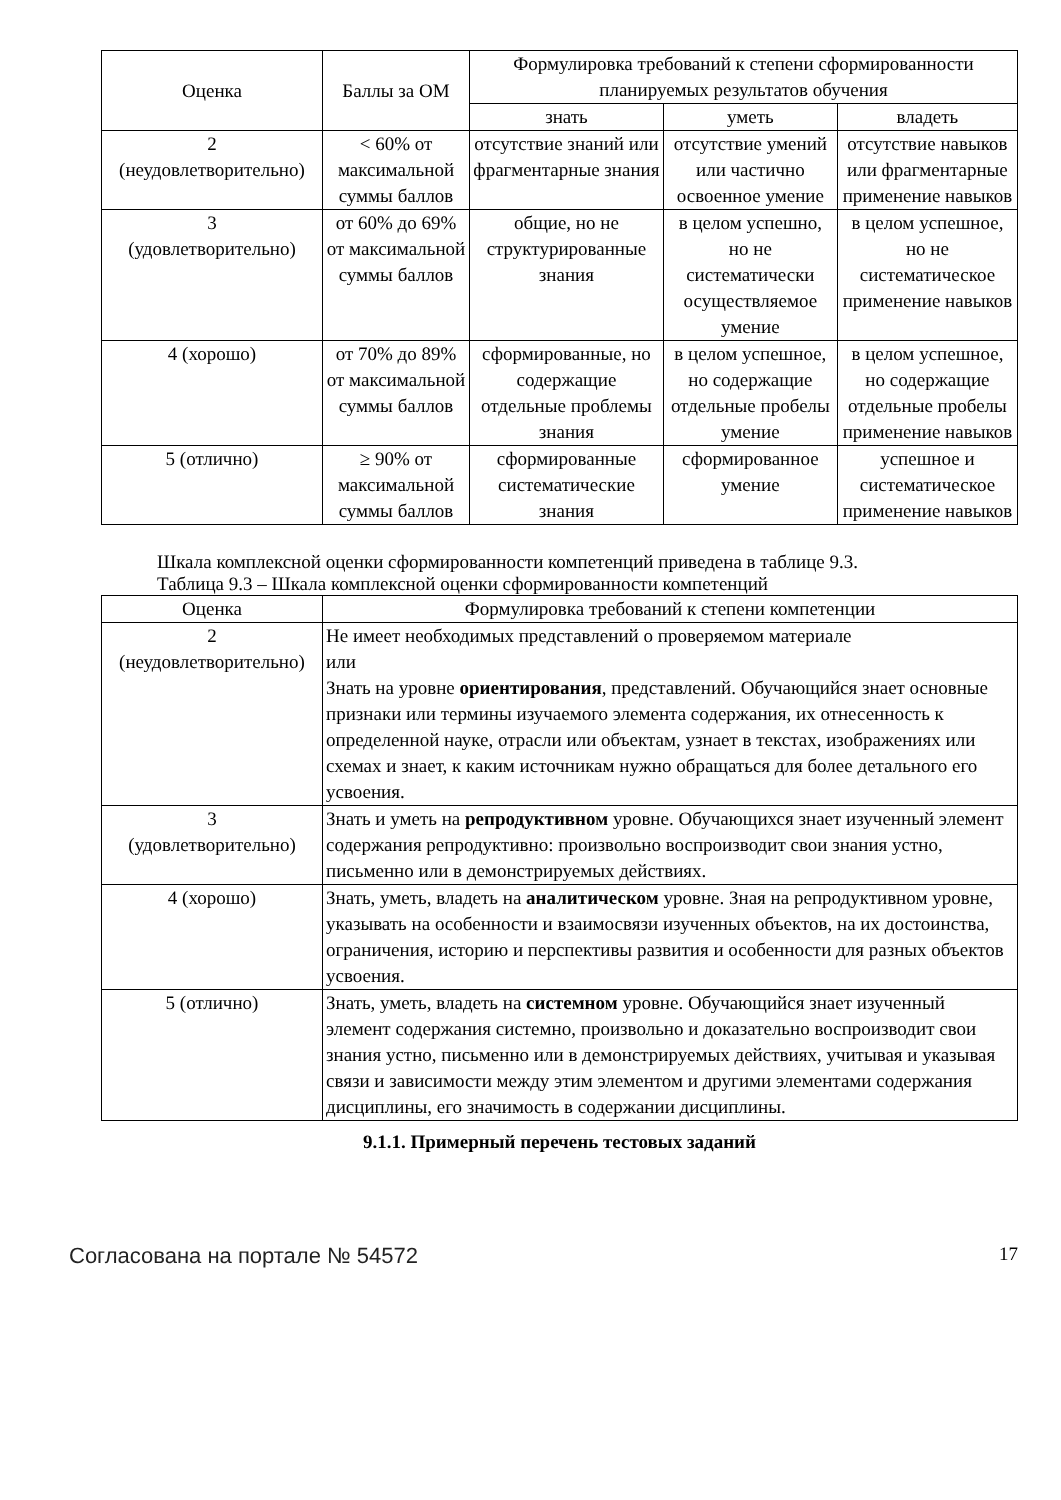| Оценка | Баллы за ОМ | Формулировка требований к степени сформированности планируемых результатов обучения | | |
| --- | --- | --- | --- | --- |
| | | знать | уметь | владеть |
| 2 (неудовлетворительно) | < 60% от максимальной суммы баллов | отсутствие знаний или фрагментарные знания | отсутствие умений или частично освоенное умение | отсутствие навыков или фрагментарные применение навыков |
| 3 (удовлетворительно) | от 60% до 69% от максимальной суммы баллов | общие, но не структурированные знания | в целом успешно, но не систематически осуществляемое умение | в целом успешное, но не систематическое применение навыков |
| 4 (хорошо) | от 70% до 89% от максимальной суммы баллов | сформированные, но содержащие отдельные проблемы знания | в целом успешное, но содержащие отдельные пробелы умение | в целом успешное, но содержащие отдельные пробелы применение навыков |
| 5 (отлично) | ≥ 90% от максимальной суммы баллов | сформированные систематические знания | сформированное умение | успешное и систематическое применение навыков |
Шкала комплексной оценки сформированности компетенций приведена в таблице 9.3.
Таблица 9.3 – Шкала комплексной оценки сформированности компетенций
| Оценка | Формулировка требований к степени компетенции |
| --- | --- |
| 2 (неудовлетворительно) | Не имеет необходимых представлений о проверяемом материале или Знать на уровне ориентирования , представлений. Обучающийся знает основные признаки или термины изучаемого элемента содержания, их отнесенность к определенной науке, отрасли или объектам, узнает в текстах, изображениях или схемах и знает, к каким источникам нужно обращаться для более детального его усвоения. |
| 3 (удовлетворительно) | Знать и уметь на репродуктивном уровне. Обучающихся знает изученный элемент содержания репродуктивно: произвольно воспроизводит свои знания устно, письменно или в демонстрируемых действиях. |
| 4 (хорошо) | Знать, уметь, владеть на аналитическом уровне. Зная на репродуктивном уровне, указывать на особенности и взаимосвязи изученных объектов, на их достоинства, ограничения, историю и перспективы развития и особенности для разных объектов усвоения. |
| 5 (отлично) | Знать, уметь, владеть на системном уровне. Обучающийся знает изученный элемент содержания системно, произвольно и доказательно воспроизводит свои знания устно, письменно или в демонстрируемых действиях, учитывая и указывая связи и зависимости между этим элементом и другими элементами содержания дисциплины, его значимость в содержании дисциплины. |
9.1.1. Примерный перечень тестовых заданий
Согласована на портале № 54572 17